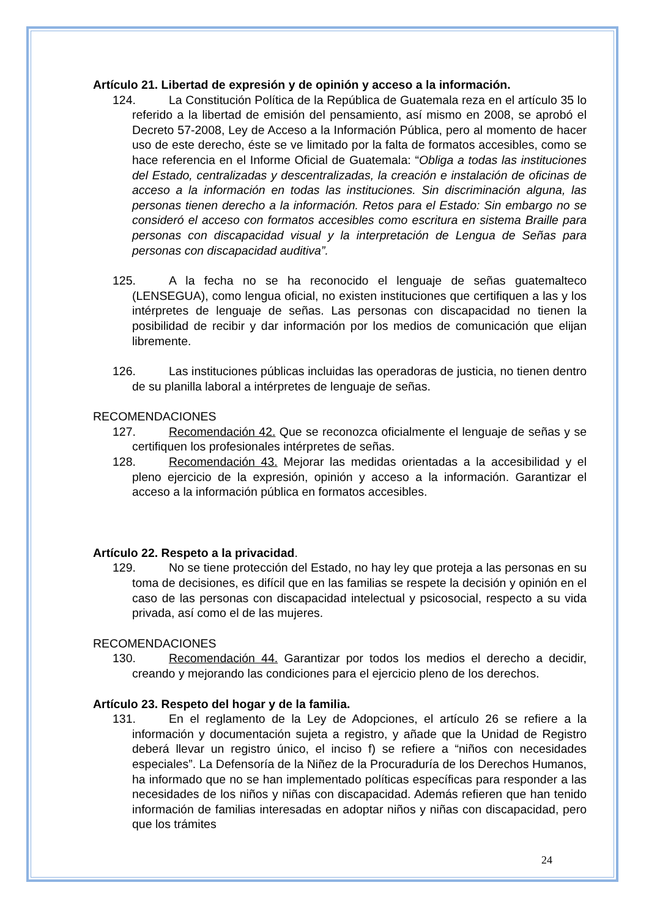Artículo 21. Libertad de expresión y de opinión y acceso a la información.
124. La Constitución Política de la República de Guatemala reza en el artículo 35 lo referido a la libertad de emisión del pensamiento, así mismo en 2008, se aprobó el Decreto 57-2008, Ley de Acceso a la Información Pública, pero al momento de hacer uso de este derecho, éste se ve limitado por la falta de formatos accesibles, como se hace referencia en el Informe Oficial de Guatemala: “Obliga a todas las instituciones del Estado, centralizadas y descentralizadas, la creación e instalación de oficinas de acceso a la información en todas las instituciones. Sin discriminación alguna, las personas tienen derecho a la información. Retos para el Estado: Sin embargo no se consideró el acceso con formatos accesibles como escritura en sistema Braille para personas con discapacidad visual y la interpretación de Lengua de Señas para personas con discapacidad auditiva”.
125. A la fecha no se ha reconocido el lenguaje de señas guatemalteco (LENSEGUA), como lengua oficial, no existen instituciones que certifiquen a las y los intérpretes de lenguaje de señas. Las personas con discapacidad no tienen la posibilidad de recibir y dar información por los medios de comunicación que elijan libremente.
126. Las instituciones públicas incluidas las operadoras de justicia, no tienen dentro de su planilla laboral a intérpretes de lenguaje de señas.
RECOMENDACIONES
127. Recomendación 42. Que se reconozca oficialmente el lenguaje de señas y se certifiquen los profesionales intérpretes de señas.
128. Recomendación 43. Mejorar las medidas orientadas a la accesibilidad y el pleno ejercicio de la expresión, opinión y acceso a la información. Garantizar el acceso a la información pública en formatos accesibles.
Artículo 22. Respeto a la privacidad.
129. No se tiene protección del Estado, no hay ley que proteja a las personas en su toma de decisiones, es difícil que en las familias se respete la decisión y opinión en el caso de las personas con discapacidad intelectual y psicosocial, respecto a su vida privada, así como el de las mujeres.
RECOMENDACIONES
130. Recomendación 44. Garantizar por todos los medios el derecho a decidir, creando y mejorando las condiciones para el ejercicio pleno de los derechos.
Artículo 23. Respeto del hogar y de la familia.
131. En el reglamento de la Ley de Adopciones, el artículo 26 se refiere a la información y documentación sujeta a registro, y añade que la Unidad de Registro deberá llevar un registro único, el inciso f) se refiere a “niños con necesidades especiales”. La Defensoría de la Niñez de la Procuraduría de los Derechos Humanos, ha informado que no se han implementado políticas específicas para responder a las necesidades de los niños y niñas con discapacidad. Además refieren que han tenido información de familias interesadas en adoptar niños y niñas con discapacidad, pero que los trámites
24